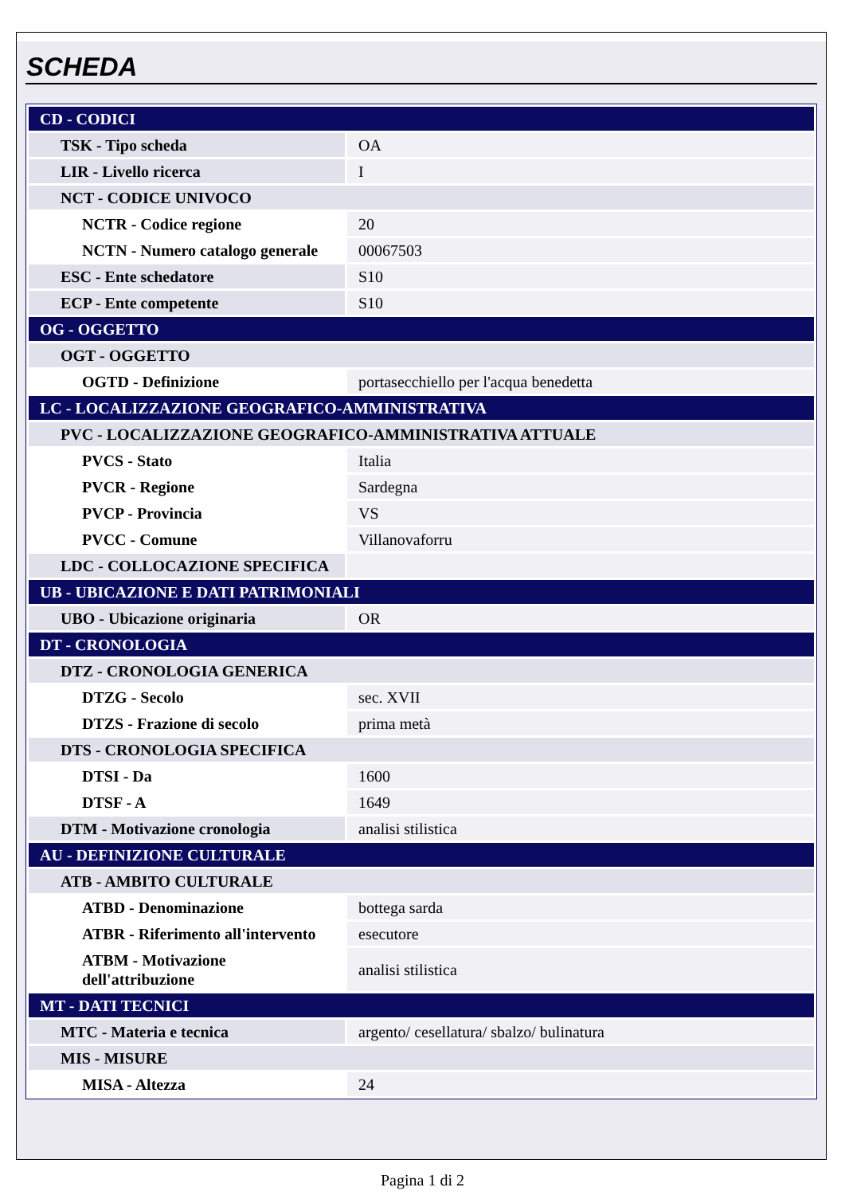SCHEDA
| CD - CODICI | |
| TSK - Tipo scheda | OA |
| LIR - Livello ricerca | I |
| NCT - CODICE UNIVOCO | |
| NCTR - Codice regione | 20 |
| NCTN - Numero catalogo generale | 00067503 |
| ESC - Ente schedatore | S10 |
| ECP - Ente competente | S10 |
| OG - OGGETTO | |
| OGT - OGGETTO | |
| OGTD - Definizione | portasecchiello per l'acqua benedetta |
| LC - LOCALIZZAZIONE GEOGRAFICO-AMMINISTRATIVA | |
| PVC - LOCALIZZAZIONE GEOGRAFICO-AMMINISTRATIVA ATTUALE | |
| PVCS - Stato | Italia |
| PVCR - Regione | Sardegna |
| PVCP - Provincia | VS |
| PVCC - Comune | Villanovaforru |
| LDC - COLLOCAZIONE SPECIFICA | |
| UB - UBICAZIONE E DATI PATRIMONIALI | |
| UBO - Ubicazione originaria | OR |
| DT - CRONOLOGIA | |
| DTZ - CRONOLOGIA GENERICA | |
| DTZG - Secolo | sec. XVII |
| DTZS - Frazione di secolo | prima metà |
| DTS - CRONOLOGIA SPECIFICA | |
| DTSI - Da | 1600 |
| DTSF - A | 1649 |
| DTM - Motivazione cronologia | analisi stilistica |
| AU - DEFINIZIONE CULTURALE | |
| ATB - AMBITO CULTURALE | |
| ATBD - Denominazione | bottega sarda |
| ATBR - Riferimento all'intervento | esecutore |
| ATBM - Motivazione dell'attribuzione | analisi stilistica |
| MT - DATI TECNICI | |
| MTC - Materia e tecnica | argento/ cesellatura/ sbalzo/ bulinatura |
| MIS - MISURE | |
| MISA - Altezza | 24 |
Pagina 1 di 2